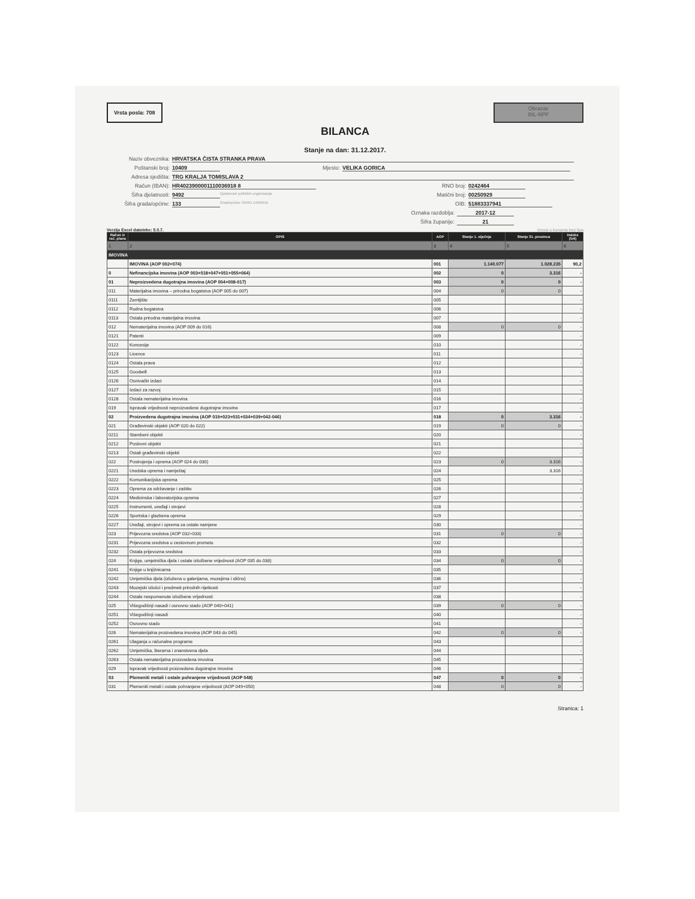Vrsta posla: 708
Obrazac
BIL-NPF
BILANCA
Stanje na dan: 31.12.2017.
Naziv obveznika: HRVATSKA ČISTA STRANKA PRAVA
Poštanski broj: 10409 Mjesto: VELIKA GORICA
Adresa sjedišta: TRG KRALJA TOMISLAVA 2
Račun (IBAN): HR4023900001110036918 8 RNO broj: 0242464
Šifra djelatnosti: 9492 Djelatnosti političkih organizacija Matični broj: 00250929
Šifra grada/općine: 133 Grad/općina: GRAD ZAGREB OIB: 51883337941
Oznaka razdoblja: 2017-12
Šifra županije: 21
Verzija Excel datoteke: 5.0.7. Iznosi u kunama bez lipa
| Račun iz rač. plana | OPIS | AOP | Stanje 1. siječnja | Stanje 31. prosinca | Indeks (5/4) |
| --- | --- | --- | --- | --- | --- |
| 1 | 2 | 3 | 4 | 5 | 6 |
| IMOVINA | | | | | |
| | IMOVINA (AOP 002+074) | 001 | 1.140.077 | 1.028.235 | 90,2 |
| 0 | Nefinancijska imovina (AOP 003+018+047+051+055+064) | 002 | 0 | 3.316 | - |
| 01 | Neproizvedena dugotrajna imovina (AOP 004+008-017) | 003 | 0 | 0 | - |
| 011 | Materijalna imovina – prirodna bogatstva (AOP 005 do 007) | 004 | 0 | 0 | - |
| 0111 | Zemljište | 005 | | | - |
| 0112 | Rudna bogatstva | 006 | | | - |
| 0113 | Ostala prirodna materijalna imovina | 007 | | | - |
| 012 | Nematerijalna imovina (AOP 009 do 016) | 008 | 0 | 0 | - |
| 0121 | Patenti | 009 | | | - |
| 0122 | Koncesije | 010 | | | - |
| 0123 | Licence | 011 | | | - |
| 0124 | Ostala prava | 012 | | | - |
| 0125 | Goodwill | 013 | | | - |
| 0126 | Osnivački izdaci | 014 | | | - |
| 0127 | Izdaci za razvoj | 015 | | | - |
| 0128 | Ostala nematerijalna imovina | 016 | | | - |
| 019 | Ispravak vrijednosti neproizvedene dugotrajne imovine | 017 | | | - |
| 02 | Proizvedena dugotrajna imovina (AOP 019+023+031+034+039+042-046) | 018 | 0 | 3.316 | - |
| 021 | Građevinski objekti (AOP 020 do 022) | 019 | 0 | 0 | - |
| 0211 | Stambeni objekti | 020 | | | - |
| 0212 | Poslovni objekti | 021 | | | - |
| 0213 | Ostali građevinski objekti | 022 | | | - |
| 022 | Postrojenja i oprema (AOP 024 do 030) | 023 | 0 | 3.316 | - |
| 0221 | Uredska oprema i namještaj | 024 | | 3.316 | - |
| 0222 | Komunikacijska oprema | 025 | | | - |
| 0223 | Oprema za održavanje i zaštitu | 026 | | | - |
| 0224 | Medicinska i laboratorijska oprema | 027 | | | - |
| 0225 | Instrumenti, uređaji i strojevi | 028 | | | - |
| 0226 | Sportska i glazbena oprema | 029 | | | - |
| 0227 | Uređaji, strojevi i oprema za ostale namjene | 030 | | | - |
| 023 | Prijevozna sredstva (AOP 032+033) | 031 | 0 | 0 | - |
| 0231 | Prijevozna sredstva u cestovnom prometu | 032 | | | - |
| 0232 | Ostala prijevozna sredstva | 033 | | | - |
| 024 | Knjige, umjetnička djela i ostale izložbene vrijednosti (AOP 035 do 038) | 034 | 0 | 0 | - |
| 0241 | Knjige u knjižnicama | 035 | | | - |
| 0242 | Umjetnička djela (izložena u galerijama, muzejima i slično) | 036 | | | - |
| 0243 | Muzejski izlošci i predmeti prirodnih rijetkosti | 037 | | | - |
| 0244 | Ostale nespomenute izložbene vrijednosti | 038 | | | - |
| 025 | Višegodišnji nasadi i osnovno stado (AOP 040+041) | 039 | 0 | 0 | - |
| 0251 | Višegodišnji nasadi | 040 | | | - |
| 0252 | Osnovno stado | 041 | | | - |
| 026 | Nematerijalna proizvedena imovina (AOP 043 do 045) | 042 | 0 | 0 | - |
| 0261 | Ulaganja u računalne programe | 043 | | | - |
| 0262 | Umjetnička, literarna i znanstvena djela | 044 | | | - |
| 0263 | Ostala nematerijalna proizvedena imovina | 045 | | | - |
| 029 | Ispravak vrijednosti proizvedene dugotrajne imovine | 046 | | | - |
| 03 | Plemeniti metali i ostale pohranjene vrijednosti (AOP 048) | 047 | 0 | 0 | - |
| 031 | Plemeniti metali i ostale pohranjene vrijednosti (AOP 049+050) | 048 | 0 | 0 | - |
Stranica: 1